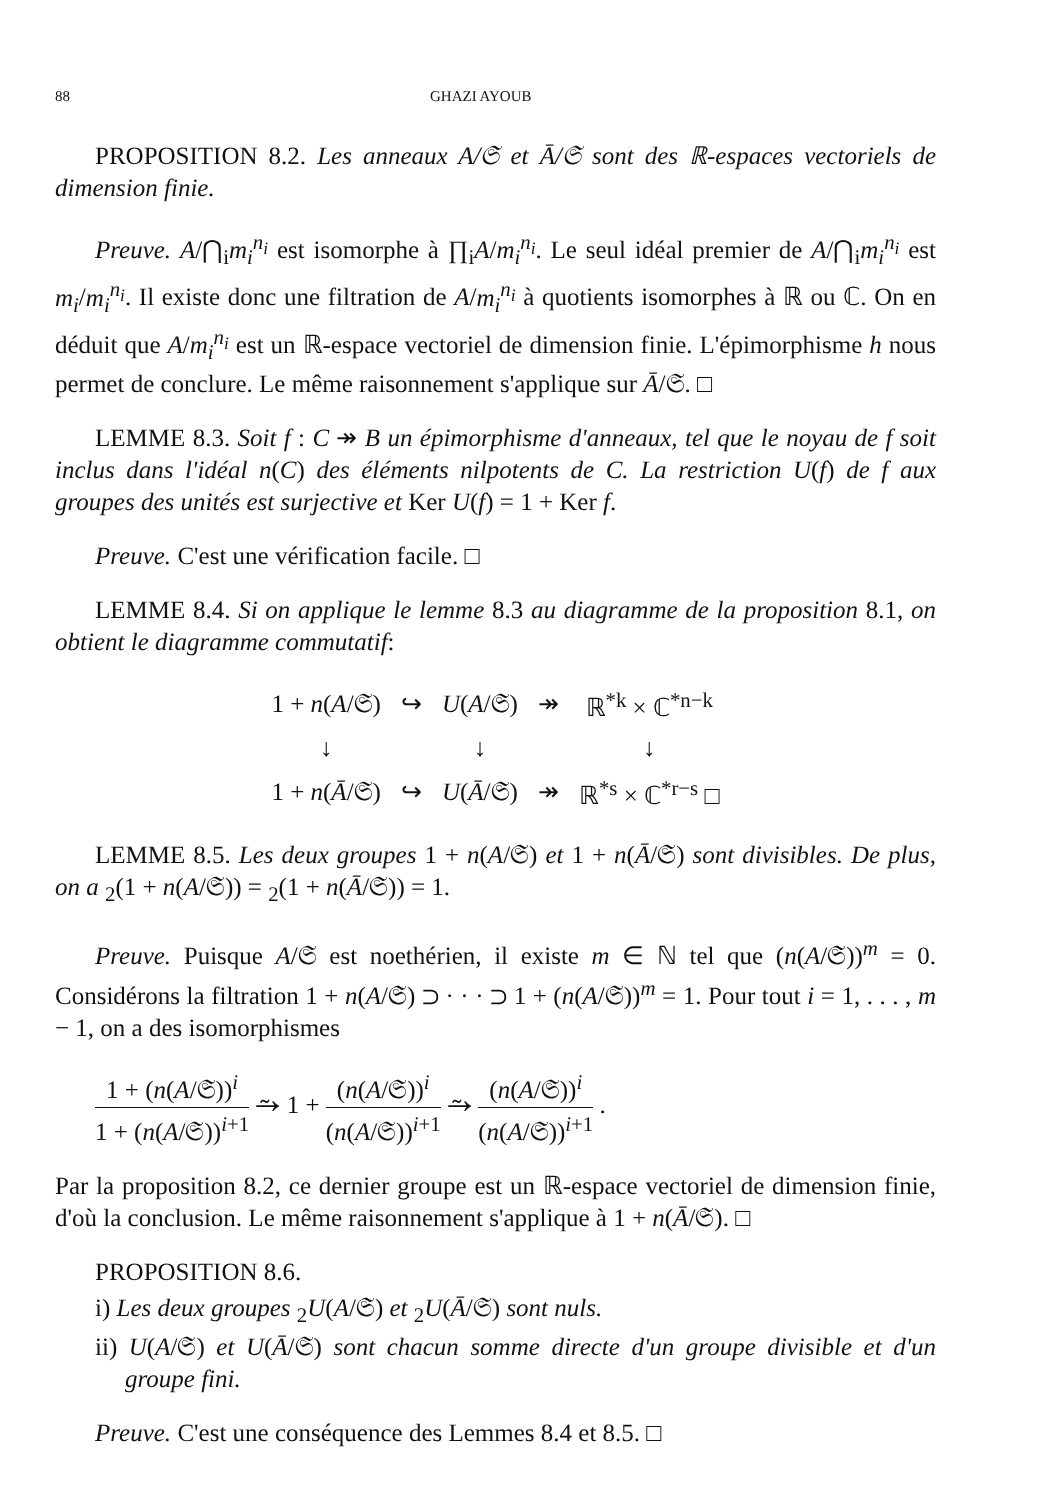88 GHAZI AYOUB
PROPOSITION 8.2. Les anneaux A/𝔖 et Ā/𝔖 sont des ℝ-espaces vectoriels de dimension finie.
Preuve. A/⋂<sub>i</sub>m<sub>i</sub><sup>n<sub>i</sub></sup> est isomorphe à ∏<sub>i</sub>A/m<sub>i</sub><sup>n<sub>i</sub></sup>. Le seul idéal premier de A/⋂<sub>i</sub>m<sub>i</sub><sup>n<sub>i</sub></sup> est m<sub>i</sub>/m<sub>i</sub><sup>n<sub>i</sub></sup>. Il existe donc une filtration de A/m<sub>i</sub><sup>n<sub>i</sub></sup> à quotients isomorphes à ℝ ou ℂ. On en déduit que A/m<sub>i</sub><sup>n<sub>i</sub></sup> est un ℝ-espace vectoriel de dimension finie. L'épimorphisme h nous permet de conclure. Le même raisonnement s'applique sur Ā/𝔖. □
LEMME 8.3. Soit f : C ↠ B un épimorphisme d'anneaux, tel que le noyau de f soit inclus dans l'idéal n(C) des éléments nilpotents de C. La restriction U(f) de f aux groupes des unités est surjective et Ker U(f) = 1 + Ker f.
Preuve. C'est une vérification facile. □
LEMME 8.4. Si on applique le lemme 8.3 au diagramme de la proposition 8.1, on obtient le diagramme commutatif:
| 1 + n ( A /𝔖) | ↪ | U ( A /𝔖) | ↠ | ℝ<sup>*k</sup> × ℂ<sup>*n−k</sup> |
| ↓ | | ↓ | | ↓ |
| 1 + n ( Ā /𝔖) | ↪ | U ( Ā /𝔖) | ↠ | ℝ<sup>*s</sup> × ℂ<sup>*r−s</sup> □ |
LEMME 8.5. Les deux groupes 1 + n(A/𝔖) et 1 + n(Ā/𝔖) sont divisibles. De plus, on a <sub>2</sub>(1 + n(A/𝔖)) = <sub>2</sub>(1 + n(Ā/𝔖)) = 1.
Preuve. Puisque A/𝔖 est noethérien, il existe m ∈ ℕ tel que (n(A/𝔖))<sup>m</sup> = 0. Considérons la filtration 1 + n(A/𝔖) ⊃ · · · ⊃ 1 + (n(A/𝔖))<sup>m</sup> = 1. Pour tout i = 1, . . . , m − 1, on a des isomorphismes
1 + (n(A/𝔖))<sup>i</sup> 1 + (n(A/𝔖))<sup>i+1</sup> ⥲ 1 + (n(A/𝔖))<sup>i</sup> (n(A/𝔖))<sup>i+1</sup> ⥲ (n(A/𝔖))<sup>i</sup> (n(A/𝔖))<sup>i+1</sup> .
Par la proposition 8.2, ce dernier groupe est un ℝ-espace vectoriel de dimension finie, d'où la conclusion. Le même raisonnement s'applique à 1 + n(Ā/𝔖). □
PROPOSITION 8.6.
i) Les deux groupes <sub>2</sub>U(A/𝔖) et <sub>2</sub>U(Ā/𝔖) sont nuls.
ii) U(A/𝔖) et U(Ā/𝔖) sont chacun somme directe d'un groupe divisible et d'un groupe fini.
Preuve. C'est une conséquence des Lemmes 8.4 et 8.5. □